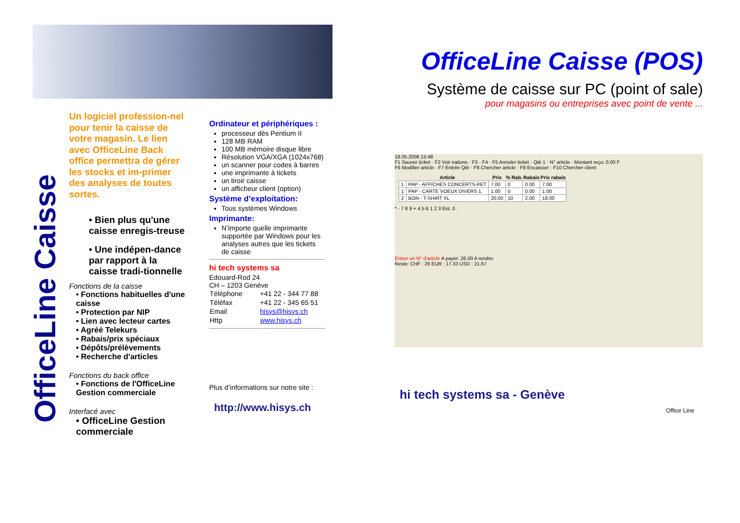OfficeLine Caisse
Un logiciel profession-nel pour tenir la caisse de votre magasin. Le lien avec OfficeLine Back office permettra de gérer les stocks et im-primer des analyses de toutes sortes.
• Bien plus qu'une caisse enregis-treuse
• Une indépen-dance par rapport à la caisse tradi-tionnelle
Fonctions de la caisse
• Fonctions habituelles d'une caisse
• Protection par NIP
• Lien avec lecteur cartes
• Agréé Telekurs
• Rabais/prix spéciaux
• Dépôts/prélèvements
• Recherche d'articles
Fonctions du back office
• Fonctions de l'OfficeLine Gestion commerciale
Interfacé avec
• OfficeLine Gestion commerciale
Ordinateur et périphériques :
processeur dès Pentium II
128 MB RAM
100 MB mémoire disque libre
Résolution VGA/XGA (1024x768)
un scanner pour codes à barres
une imprimante à tickets
un tiroir caisse
un afficheur client (option)
Système d’exploitation:
Tous systèmes Windows
Imprimante:
N’importe quelle imprimante supportée par Windows pour les analyses autres que les tickets de caisse
hi tech systems sa
Edouard-Rod 24
CH – 1203 Genève
| Téléphone | +41 22 - 344 77 88 |
| Téléfax | +41 22 - 345 65 51 |
| Email | hisys@hisys.ch |
| Http | www.hisys.ch |
Plus d’informations sur notre site :
http://www.hisys.ch
OfficeLine Caisse (POS)
Système de caisse sur PC (point of sale)
pour magasins ou entreprises avec point de vente ...
18.05.2006 15:48
F1 Sauver ticket · F2 Voir nations · F3 · F4 · F5 Annuler ticket · Qté 1 · N° article · Montant reçu: 0.00 F
F6 Modifier article · F7 Entrée Qté · F8 Chercher article · F9 Encaisser · F10 Chercher client
| | Article | Prix | % Rab. | Rabais | Prix rabais |
| --- | --- | --- | --- | --- | --- |
| 1 | PAP - AFFICHES CONCERTS-PET | 7.00 | 0 | 0.00 | 7.00 |
| 1 | PAP - CARTE VOEUX DIVERS 1. | 1.00 | 0 | 0.00 | 1.00 |
| 2 | BON - T-SHIRT XL | 20.00 | 10 | 2.00 | 18.00 |
* - 7 8 9 + 4 5 6 1 2 3 Ent. 0 .
Entrer un N° d'article A payer: 26.00 A rendre:
Reste: CHF : 26 EUR : 17.33 USD : 21.67
hi tech systems sa - Genève
Office Line